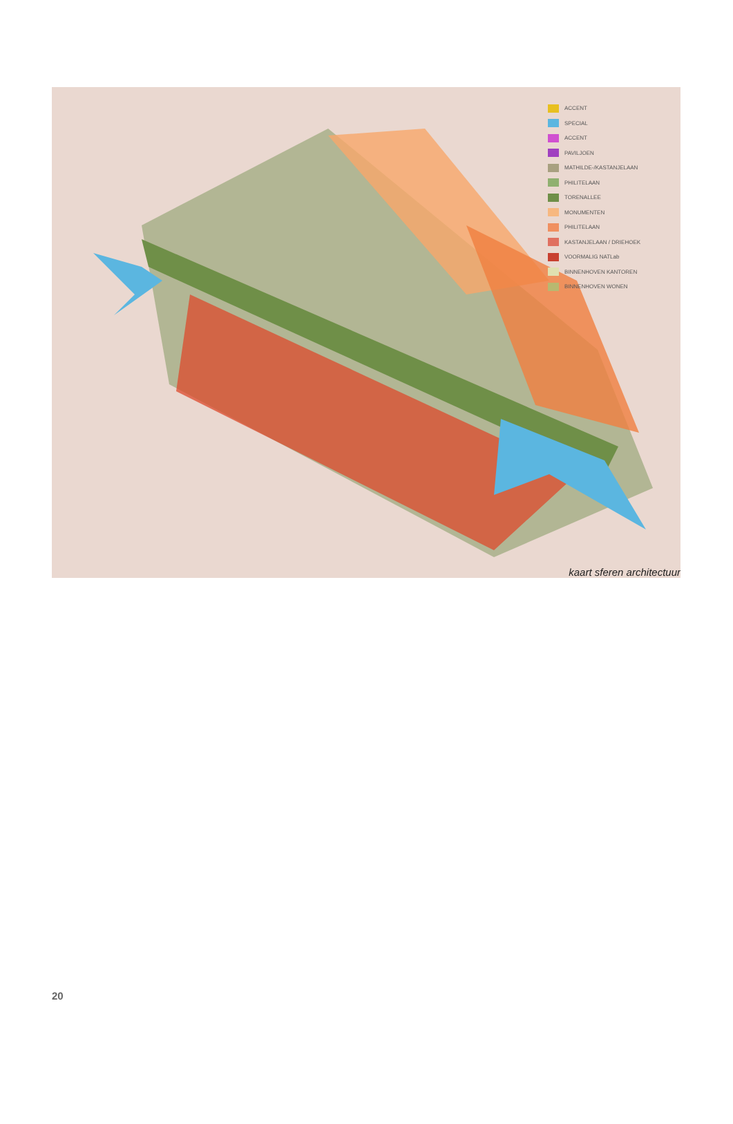ACCENT
SPECIAL
ACCENT
PAVILJOEN
MATHILDE-/KASTANJELAAN
PHILITELAAN
TORENALLEE
MONUMENTEN
PHILITELAAN
KASTANJELAAN / DRIEHOEK
VOORMALIG NATLab
BINNENHOVEN KANTOREN
BINNENHOVEN WONEN
kaart sferen architectuur
20